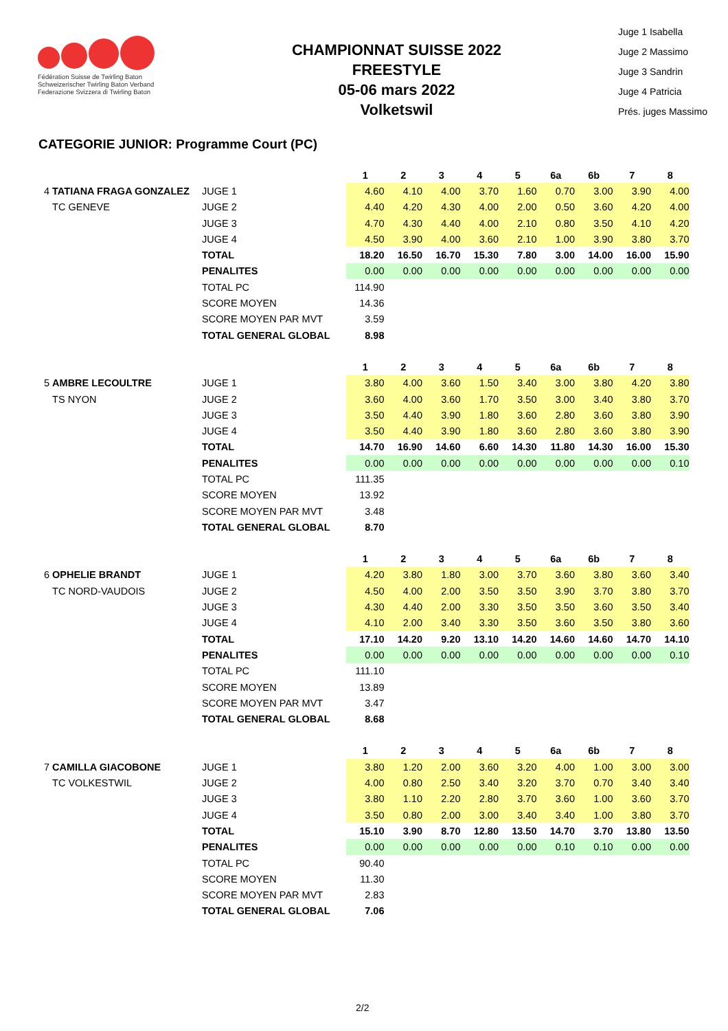Fédération Suisse de Twirling Baton
Schweizerischer Twirling Baton Verband
Federazione Svizzera di Twirling Baton
CHAMPIONNAT SUISSE 2022
FREESTYLE
05-06 mars 2022
Volketswil
Juge 1 Isabella
Juge 2 Massimo
Juge 3 Sandrin
Juge 4 Patricia
Prés. juges Massimo
CATEGORIE JUNIOR: Programme Court (PC)
| | | 1 | 2 | 3 | 4 | 5 | 6a | 6b | 7 | 8 |
| 4 TATIANA FRAGA GONZALEZ | JUGE 1 | 4.60 | 4.10 | 4.00 | 3.70 | 1.60 | 0.70 | 3.00 | 3.90 | 4.00 |
| TC GENEVE | JUGE 2 | 4.40 | 4.20 | 4.30 | 4.00 | 2.00 | 0.50 | 3.60 | 4.20 | 4.00 |
| | JUGE 3 | 4.70 | 4.30 | 4.40 | 4.00 | 2.10 | 0.80 | 3.50 | 4.10 | 4.20 |
| | JUGE 4 | 4.50 | 3.90 | 4.00 | 3.60 | 2.10 | 1.00 | 3.90 | 3.80 | 3.70 |
| | TOTAL | 18.20 | 16.50 | 16.70 | 15.30 | 7.80 | 3.00 | 14.00 | 16.00 | 15.90 |
| | PENALITES | 0.00 | 0.00 | 0.00 | 0.00 | 0.00 | 0.00 | 0.00 | 0.00 | 0.00 |
| | TOTAL PC | 114.90 | | | | | | | | |
| | SCORE MOYEN | 14.36 | | | | | | | | |
| | SCORE MOYEN PAR MVT | 3.59 | | | | | | | | |
| | TOTAL GENERAL GLOBAL | 8.98 | | | | | | | | |
| | | 1 | 2 | 3 | 4 | 5 | 6a | 6b | 7 | 8 |
| 5 AMBRE LECOULTRE | JUGE 1 | 3.80 | 4.00 | 3.60 | 1.50 | 3.40 | 3.00 | 3.80 | 4.20 | 3.80 |
| TS NYON | JUGE 2 | 3.60 | 4.00 | 3.60 | 1.70 | 3.50 | 3.00 | 3.40 | 3.80 | 3.70 |
| | JUGE 3 | 3.50 | 4.40 | 3.90 | 1.80 | 3.60 | 2.80 | 3.60 | 3.80 | 3.90 |
| | JUGE 4 | 3.50 | 4.40 | 3.90 | 1.80 | 3.60 | 2.80 | 3.60 | 3.80 | 3.90 |
| | TOTAL | 14.70 | 16.90 | 14.60 | 6.60 | 14.30 | 11.80 | 14.30 | 16.00 | 15.30 |
| | PENALITES | 0.00 | 0.00 | 0.00 | 0.00 | 0.00 | 0.00 | 0.00 | 0.00 | 0.10 |
| | TOTAL PC | 111.35 | | | | | | | | |
| | SCORE MOYEN | 13.92 | | | | | | | | |
| | SCORE MOYEN PAR MVT | 3.48 | | | | | | | | |
| | TOTAL GENERAL GLOBAL | 8.70 | | | | | | | | |
| | | 1 | 2 | 3 | 4 | 5 | 6a | 6b | 7 | 8 |
| 6 OPHELIE BRANDT | JUGE 1 | 4.20 | 3.80 | 1.80 | 3.00 | 3.70 | 3.60 | 3.80 | 3.60 | 3.40 |
| TC NORD-VAUDOIS | JUGE 2 | 4.50 | 4.00 | 2.00 | 3.50 | 3.50 | 3.90 | 3.70 | 3.80 | 3.70 |
| | JUGE 3 | 4.30 | 4.40 | 2.00 | 3.30 | 3.50 | 3.50 | 3.60 | 3.50 | 3.40 |
| | JUGE 4 | 4.10 | 2.00 | 3.40 | 3.30 | 3.50 | 3.60 | 3.50 | 3.80 | 3.60 |
| | TOTAL | 17.10 | 14.20 | 9.20 | 13.10 | 14.20 | 14.60 | 14.60 | 14.70 | 14.10 |
| | PENALITES | 0.00 | 0.00 | 0.00 | 0.00 | 0.00 | 0.00 | 0.00 | 0.00 | 0.10 |
| | TOTAL PC | 111.10 | | | | | | | | |
| | SCORE MOYEN | 13.89 | | | | | | | | |
| | SCORE MOYEN PAR MVT | 3.47 | | | | | | | | |
| | TOTAL GENERAL GLOBAL | 8.68 | | | | | | | | |
| | | 1 | 2 | 3 | 4 | 5 | 6a | 6b | 7 | 8 |
| 7 CAMILLA GIACOBONE | JUGE 1 | 3.80 | 1.20 | 2.00 | 3.60 | 3.20 | 4.00 | 1.00 | 3.00 | 3.00 |
| TC VOLKESTWIL | JUGE 2 | 4.00 | 0.80 | 2.50 | 3.40 | 3.20 | 3.70 | 0.70 | 3.40 | 3.40 |
| | JUGE 3 | 3.80 | 1.10 | 2.20 | 2.80 | 3.70 | 3.60 | 1.00 | 3.60 | 3.70 |
| | JUGE 4 | 3.50 | 0.80 | 2.00 | 3.00 | 3.40 | 3.40 | 1.00 | 3.80 | 3.70 |
| | TOTAL | 15.10 | 3.90 | 8.70 | 12.80 | 13.50 | 14.70 | 3.70 | 13.80 | 13.50 |
| | PENALITES | 0.00 | 0.00 | 0.00 | 0.00 | 0.00 | 0.10 | 0.10 | 0.00 | 0.00 |
| | TOTAL PC | 90.40 | | | | | | | | |
| | SCORE MOYEN | 11.30 | | | | | | | | |
| | SCORE MOYEN PAR MVT | 2.83 | | | | | | | | |
| | TOTAL GENERAL GLOBAL | 7.06 | | | | | | | | |
2/2